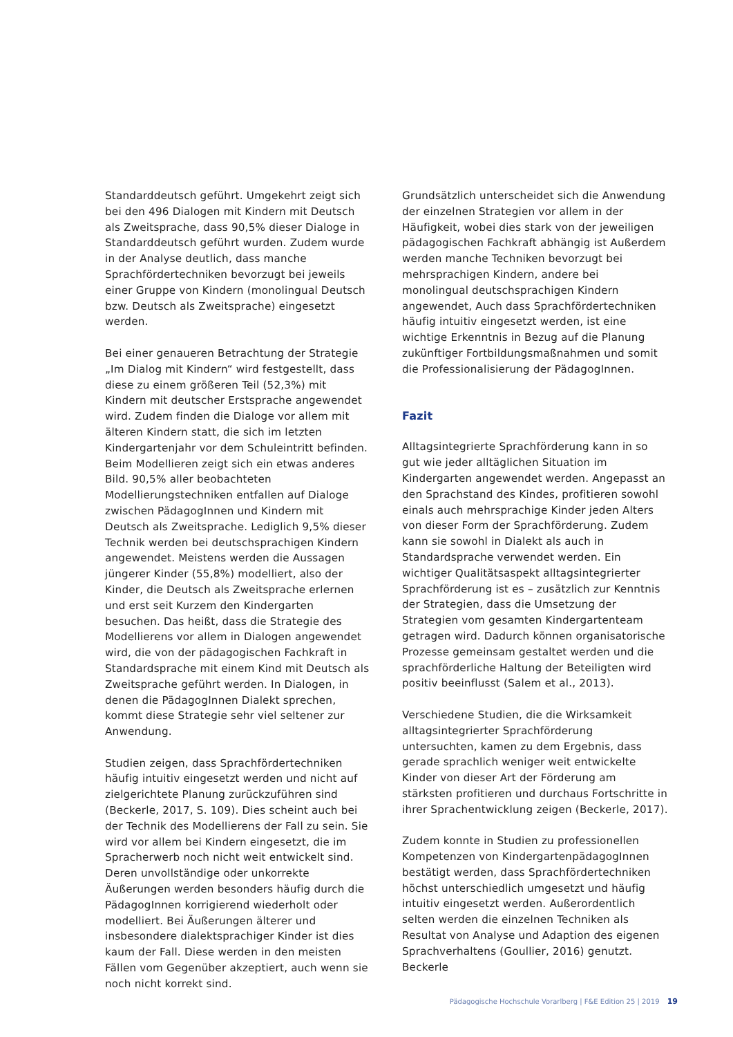Standarddeutsch geführt. Umgekehrt zeigt sich bei den 496 Dialogen mit Kindern mit Deutsch als Zweitsprache, dass 90,5% dieser Dialoge in Standarddeutsch geführt wurden. Zudem wurde in der Analyse deutlich, dass manche Sprachfördertechniken bevorzugt bei jeweils einer Gruppe von Kindern (monolingual Deutsch bzw. Deutsch als Zweitsprache) eingesetzt werden.
Bei einer genaueren Betrachtung der Strategie „Im Dialog mit Kindern“ wird festgestellt, dass diese zu einem größeren Teil (52,3%) mit Kindern mit deutscher Erstsprache angewendet wird. Zudem finden die Dialoge vor allem mit älteren Kindern statt, die sich im letzten Kindergartenjahr vor dem Schuleintritt befinden.
Beim Modellieren zeigt sich ein etwas anderes Bild. 90,5% aller beobachteten Modellierungstechniken entfallen auf Dialoge zwischen PädagogInnen und Kindern mit Deutsch als Zweitsprache. Lediglich 9,5% dieser Technik werden bei deutschsprachigen Kindern angewendet. Meistens werden die Aussagen jüngerer Kinder (55,8%) modelliert, also der Kinder, die Deutsch als Zweitsprache erlernen und erst seit Kurzem den Kindergarten besuchen. Das heißt, dass die Strategie des Modellierens vor allem in Dialogen angewendet wird, die von der pädagogischen Fachkraft in Standardsprache mit einem Kind mit Deutsch als Zweitsprache geführt werden. In Dialogen, in denen die PädagogInnen Dialekt sprechen, kommt diese Strategie sehr viel seltener zur Anwendung.
Studien zeigen, dass Sprachfördertechniken häufig intuitiv eingesetzt werden und nicht auf zielgerichtete Planung zurückzuführen sind (Beckerle, 2017, S. 109). Dies scheint auch bei der Technik des Modellierens der Fall zu sein. Sie wird vor allem bei Kindern eingesetzt, die im Spracherwerb noch nicht weit entwickelt sind. Deren unvollständige oder unkorrekte Äußerungen werden besonders häufig durch die PädagogInnen korrigierend wiederholt oder modelliert. Bei Äußerungen älterer und insbesondere dialektsprachiger Kinder ist dies kaum der Fall. Diese werden in den meisten Fällen vom Gegenüber akzeptiert, auch wenn sie noch nicht korrekt sind.
Grundsätzlich unterscheidet sich die Anwendung der einzelnen Strategien vor allem in der Häufigkeit, wobei dies stark von der jeweiligen pädagogischen Fachkraft abhängig ist Außerdem werden manche Techniken bevorzugt bei mehrsprachigen Kindern, andere bei monolingual deutschsprachigen Kindern angewendet, Auch dass Sprachfördertechniken häufig intuitiv eingesetzt werden, ist eine wichtige Erkenntnis in Bezug auf die Planung zukünftiger Fortbildungsmaßnahmen und somit die Professionalisierung der PädagogInnen.
Fazit
Alltagsintegrierte Sprachförderung kann in so gut wie jeder alltäglichen Situation im Kindergarten angewendet werden. Angepasst an den Sprachstand des Kindes, profitieren sowohl einals auch mehrsprachige Kinder jeden Alters von dieser Form der Sprachförderung. Zudem kann sie sowohl in Dialekt als auch in Standardsprache verwendet werden. Ein wichtiger Qualitätsaspekt alltagsintegrierter Sprachförderung ist es – zusätzlich zur Kenntnis der Strategien, dass die Umsetzung der Strategien vom gesamten Kindergartenteam getragen wird. Dadurch können organisatorische Prozesse gemeinsam gestaltet werden und die sprachförderliche Haltung der Beteiligten wird positiv beeinflusst (Salem et al., 2013).
Verschiedene Studien, die die Wirksamkeit alltagsintegrierter Sprachförderung untersuchten, kamen zu dem Ergebnis, dass gerade sprachlich weniger weit entwickelte Kinder von dieser Art der Förderung am stärksten profitieren und durchaus Fortschritte in ihrer Sprachentwicklung zeigen (Beckerle, 2017).
Zudem konnte in Studien zu professionellen Kompetenzen von KindergartenpädagogInnen bestätigt werden, dass Sprachfördertechniken höchst unterschiedlich umgesetzt und häufig intuitiv eingesetzt werden. Außerordentlich selten werden die einzelnen Techniken als Resultat von Analyse und Adaption des eigenen Sprachverhaltens (Goullier, 2016) genutzt. Beckerle
Pädagogische Hochschule Vorarlberg | F&E Edition 25 | 2019 19